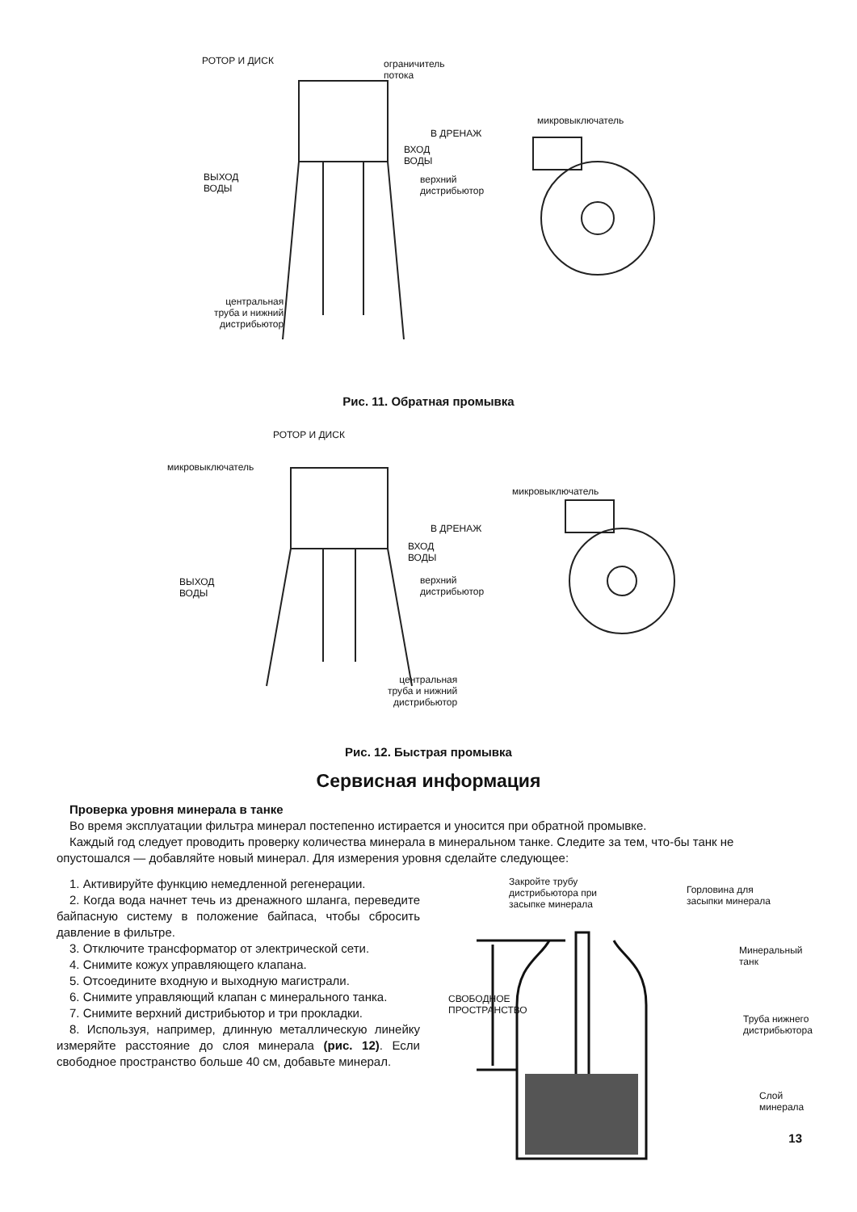РОТОР И ДИСК
ограничитель
потока
микровыключатель
В ДРЕНАЖ
ВХОД
ВОДЫ
ВЫХОД
ВОДЫ
верхний
дистрибьютор
центральная
труба и нижний
дистрибьютор
Рис. 11. Обратная промывка
РОТОР И ДИСК
микровыключатель
микровыключатель
В ДРЕНАЖ
ВХОД
ВОДЫ
ВЫХОД
ВОДЫ
верхний
дистрибьютор
центральная
труба и нижний
дистрибьютор
Рис. 12. Быстрая промывка
Сервисная информация
Проверка уровня минерала в танке
Во время эксплуатации фильтра минерал постепенно истирается и уносится при обратной промывке.
Каждый год следует проводить проверку количества минерала в минеральном танке. Следите за тем, что-бы танк не опустошался — добавляйте новый минерал. Для измерения уровня сделайте следующее:
1. Активируйте функцию немедленной регенерации.
2. Когда вода начнет течь из дренажного шланга, переведите байпасную систему в положение байпаса, чтобы сбросить давление в фильтре.
3. Отключите трансформатор от электрической сети.
4. Снимите кожух управляющего клапана.
5. Отсоедините входную и выходную магистрали.
6. Снимите управляющий клапан с минерального танка.
7. Снимите верхний дистрибьютор и три прокладки.
8. Используя, например, длинную металлическую линейку измеряйте расстояние до слоя минерала (рис. 12). Если свободное пространство больше 40 см, добавьте минерал.
Закройте трубу
дистрибьютора при
засыпке минерала
Горловина для
засыпки минерала
Минеральный
танк
СВОБОДНОЕ
ПРОСТРАНСТВО
Труба нижнего
дистрибьютора
Слой
минерала
13